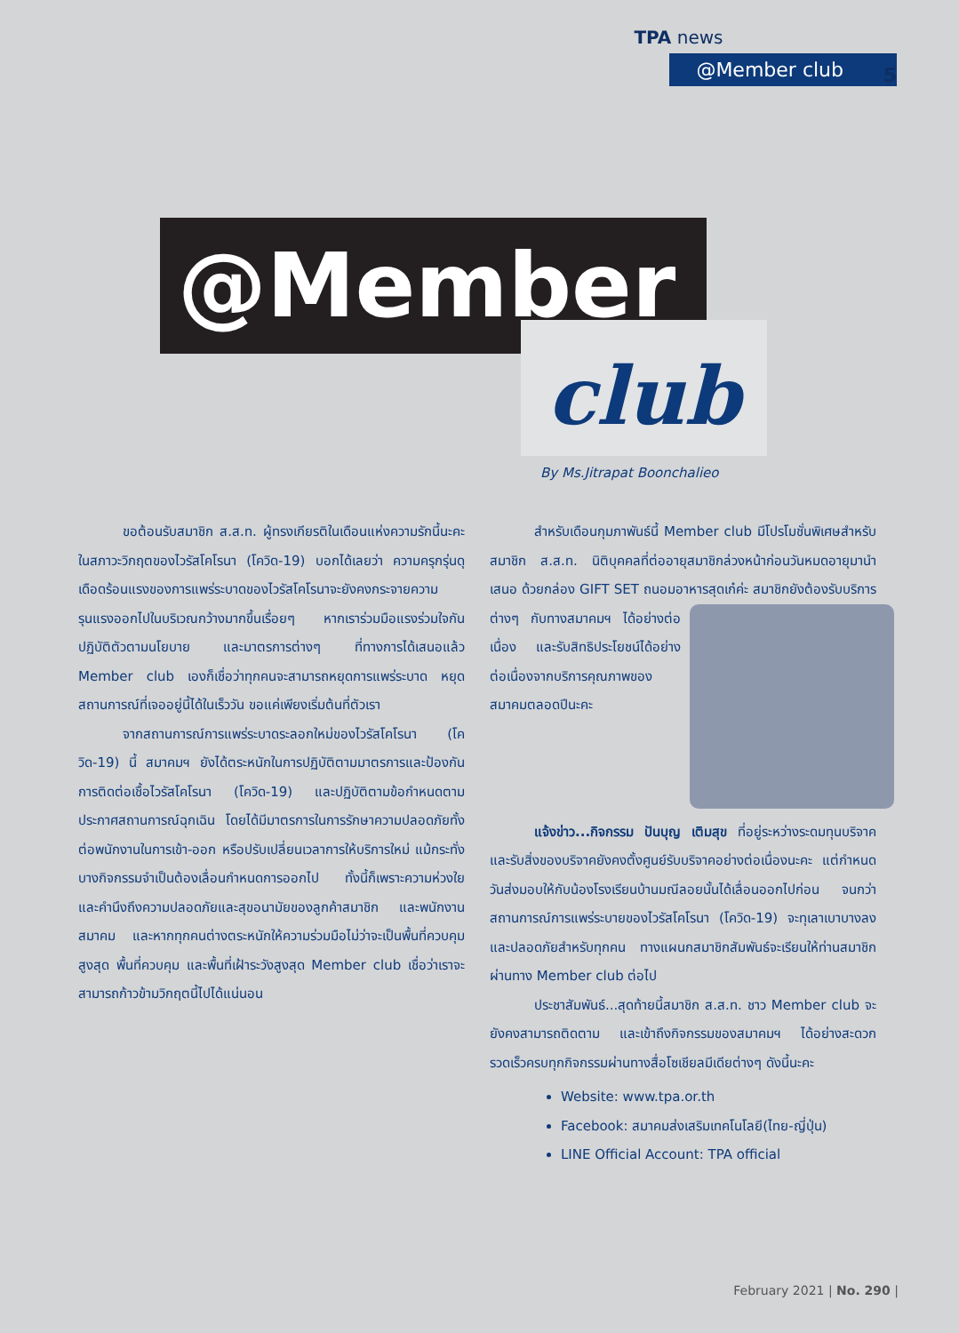TPA news
@Member club
5
@Member
club
By Ms.Jitrapat Boonchalieo
ขอต้อนรับสมาชิก ส.ส.ท. ผู้ทรงเกียรติในเดือนแห่งความรักนี้นะคะ ในสภาวะวิกฤตของไวรัสโคโรนา (โควิด-19) บอกได้เลยว่า ความครุกรุ่นดุเดือดร้อนแรงของการแพร่ระบาดของไวรัสโคโรนาจะยังคงกระจายความรุนแรงออกไปในบริเวณกว้างมากขึ้นเรื่อยๆ หากเราร่วมมือแรงร่วมใจกันปฏิบัติตัวตามนโยบาย และมาตรการต่างๆ ที่ทางการได้เสนอแล้ว Member club เองก็เชื่อว่าทุกคนจะสามารถหยุดการแพร่ระบาด หยุดสถานการณ์ที่เจออยู่นี้ได้ในเร็ววัน ขอแค่เพียงเริ่มต้นที่ตัวเรา
จากสถานการณ์การแพร่ระบาดระลอกใหม่ของไวรัสโคโรนา (โควิด-19) นี้ สมาคมฯ ยังได้ตระหนักในการปฏิบัติตามมาตรการและป้องกันการติดต่อเชื้อไวรัสโคโรนา (โควิด-19) และปฏิบัติตามข้อกำหนดตามประกาศสถานการณ์ฉุกเฉิน โดยได้มีมาตรการในการรักษาความปลอดภัยทั้งต่อพนักงานในการเข้า-ออก หรือปรับเปลี่ยนเวลาการให้บริการใหม่ แม้กระทั่งบางกิจกรรมจำเป็นต้องเลื่อนกำหนดการออกไป ทั้งนี้ก็เพราะความห่วงใย และคำนึงถึงความปลอดภัยและสุขอนามัยของลูกค้าสมาชิก และพนักงานสมาคม และหากทุกคนต่างตระหนักให้ความร่วมมือไม่ว่าจะเป็นพื้นที่ควบคุมสูงสุด พื้นที่ควบคุม และพื้นที่เฝ้าระวังสูงสุด Member club เชื่อว่าเราจะสามารถก้าวข้ามวิกฤตนี้ไปได้แน่นอน
สำหรับเดือนกุมภาพันธ์นี้ Member club มีโปรโมชั่นพิเศษสำหรับสมาชิก ส.ส.ท. นิติบุคคลที่ต่ออายุสมาชิกล่วงหน้าก่อนวันหมดอายุมานำเสนอ ด้วยกล่อง GIFT SET ถนอมอาหารสุดเก๋ค่ะ สมาชิกยังต้องรับบริการต่างๆ กับทางสมาคมฯ ได้อย่างต่อเนื่อง และรับสิทธิประโยชน์ได้อย่างต่อเนื่องจากบริการคุณภาพของสมาคมตลอดปีนะคะ
แจ้งข่าว...กิจกรรม ปันบุญ เติมสุข ที่อยู่ระหว่างระดมทุนบริจาค และรับสิ่งของบริจาคยังคงตั้งศูนย์รับบริจาคอย่างต่อเนื่องนะคะ แต่กำหนดวันส่งมอบให้กับน้องโรงเรียนบ้านมณีลอยนั้นได้เลื่อนออกไปก่อน จนกว่าสถานการณ์การแพร่ระบายของไวรัสโคโรนา (โควิด-19) จะทุเลาเบาบางลง และปลอดภัยสำหรับทุกคน ทางแผนกสมาชิกสัมพันธ์จะเรียนให้ท่านสมาชิกผ่านทาง Member club ต่อไป
ประชาสัมพันธ์...สุดท้ายนี้สมาชิก ส.ส.ท. ชาว Member club จะยังคงสามารถติดตาม และเข้าถึงกิจกรรมของสมาคมฯ ได้อย่างสะดวก รวดเร็วครบทุกกิจกรรมผ่านทางสื่อโซเชียลมีเดียต่างๆ ดังนี้นะคะ
Website: www.tpa.or.th
Facebook: สมาคมส่งเสริมเทคโนโลยี(ไทย-ญี่ปุ่น)
LINE Official Account: TPA official
February 2021 | No. 290 |